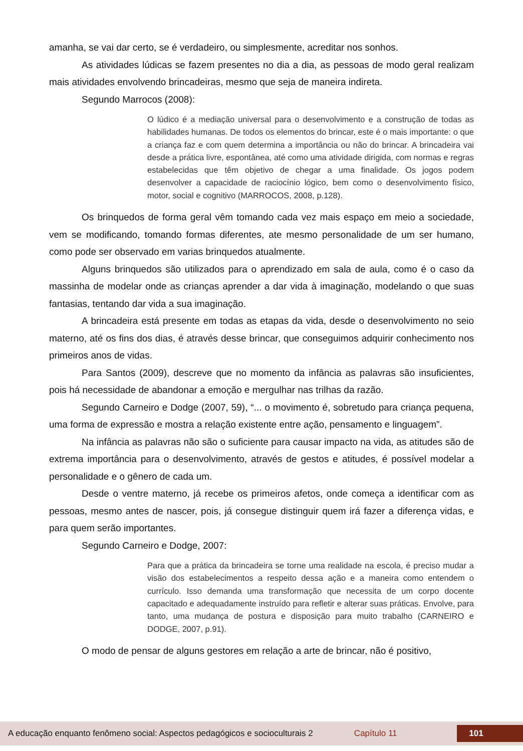amanha, se vai dar certo, se é verdadeiro, ou simplesmente, acreditar nos sonhos.
As atividades lúdicas se fazem presentes no dia a dia, as pessoas de modo geral realizam mais atividades envolvendo brincadeiras, mesmo que seja de maneira indireta.
Segundo Marrocos (2008):
O lúdico é a mediação universal para o desenvolvimento e a construção de todas as habilidades humanas. De todos os elementos do brincar, este é o mais importante: o que a criança faz e com quem determina a importância ou não do brincar. A brincadeira vai desde a prática livre, espontânea, até como uma atividade dirigida, com normas e regras estabelecidas que têm objetivo de chegar a uma finalidade. Os jogos podem desenvolver a capacidade de raciocínio lógico, bem como o desenvolvimento físico, motor, social e cognitivo (MARROCOS, 2008, p.128).
Os brinquedos de forma geral vêm tomando cada vez mais espaço em meio a sociedade, vem se modificando, tomando formas diferentes, ate mesmo personalidade de um ser humano, como pode ser observado em varias brinquedos atualmente.
Alguns brinquedos são utilizados para o aprendizado em sala de aula, como é o caso da massinha de modelar onde as crianças aprender a dar vida à imaginação, modelando o que suas fantasias, tentando dar vida a sua imaginação.
A brincadeira está presente em todas as etapas da vida, desde o desenvolvimento no seio materno, até os fins dos dias, é através desse brincar, que conseguimos adquirir conhecimento nos primeiros anos de vidas.
Para Santos (2009), descreve que no momento da infância as palavras são insuficientes, pois há necessidade de abandonar a emoção e mergulhar nas trilhas da razão.
Segundo Carneiro e Dodge (2007, 59), “... o movimento é, sobretudo para criança pequena, uma forma de expressão e mostra a relação existente entre ação, pensamento e linguagem”.
Na infância as palavras não são o suficiente para causar impacto na vida, as atitudes são de extrema importância para o desenvolvimento, através de gestos e atitudes, é possível modelar a personalidade e o gênero de cada um.
Desde o ventre materno, já recebe os primeiros afetos, onde começa a identificar com as pessoas, mesmo antes de nascer, pois, já consegue distinguir quem irá fazer a diferença vidas, e para quem serão importantes.
Segundo Carneiro e Dodge, 2007:
Para que a prática da brincadeira se torne uma realidade na escola, é preciso mudar a visão dos estabelecimentos a respeito dessa ação e a maneira como entendem o currículo. Isso demanda uma transformação que necessita de um corpo docente capacitado e adequadamente instruído para refletir e alterar suas práticas. Envolve, para tanto, uma mudança de postura e disposição para muito trabalho (CARNEIRO e DODGE, 2007, p.91).
O modo de pensar de alguns gestores em relação a arte de brincar, não é positivo,
A educação enquanto fenômeno social: Aspectos pedagógicos e socioculturais 2 Capítulo 11 101